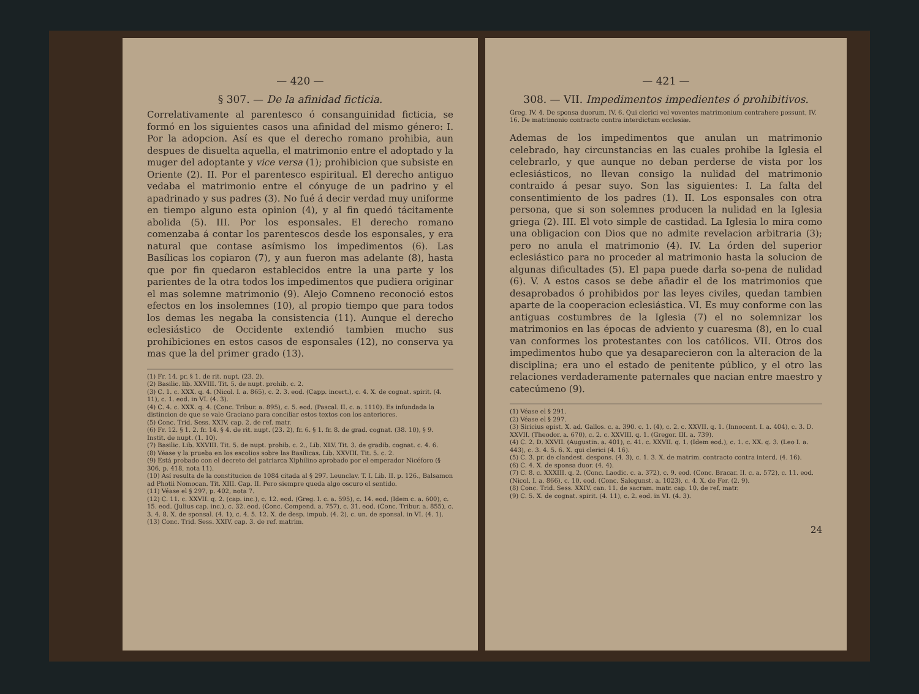— 420 —
§ 307. — De la afinidad ficticia.
Correlativamente al parentesco ó consanguinidad ficticia, se formó en los siguientes casos una afinidad del mismo género: I. Por la adopcion. Así es que el derecho romano prohibia, aun despues de disuelta aquella, el matrimonio entre el adoptado y la muger del adoptante y vice versa (1); prohibicion que subsiste en Oriente (2). II. Por el parentesco espiritual. El derecho antiguo vedaba el matrimonio entre el cónyuge de un padrino y el apadrinado y sus padres (3). No fué á decir verdad muy uniforme en tiempo alguno esta opinion (4), y al fin quedó tácitamente abolida (5). III. Por los esponsales. El derecho romano comenzaba á contar los parentescos desde los esponsales, y era natural que contase asímismo los impedimentos (6). Las Basílicas los copiaron (7), y aun fueron mas adelante (8), hasta que por fin quedaron establecidos entre la una parte y los parientes de la otra todos los impedimentos que pudiera originar el mas solemne matrimonio (9). Alejo Comneno reconoció estos efectos en los insolemnes (10), al propio tiempo que para todos los demas les negaba la consistencia (11). Aunque el derecho eclesiástico de Occidente extendió tambien mucho sus prohibiciones en estos casos de esponsales (12), no conserva ya mas que la del primer grado (13).
(1) Fr. 14. pr. § 1. de rit. nupt. (23. 2).
(2) Basilic. lib. XXVIII. Tit. 5. de nupt. prohib. c. 2.
(3) C. 1. c. XXX. q. 4. (Nicol. I. a. 865), c. 2. 3. eod. (Capp. incert.), c. 4. X. de cognat. spirit. (4. 11), c. 1. eod. in VI. (4. 3).
(4) C. 4. c. XXX. q. 4. (Conc. Tribur. a. 895), c. 5. eod. (Pascal. II. c. a. 1110). Es infundada la distincion de que se vale Graciano para conciliar estos textos con los anteriores.
(5) Conc. Trid. Sess. XXIV. cap. 2. de ref. matr.
(6) Fr. 12. § 1. 2. fr. 14. § 4. de rit. nupt. (23. 2), fr. 6. § 1. fr. 8. de grad. cognat. (38. 10), § 9. Instit. de nupt. (1. 10).
(7) Basilic. Lib. XXVIII. Tit. 5. de nupt. prohib. c. 2., Lib. XLV. Tit. 3. de gradib. cognat. c. 4. 6.
(8) Véase y la prueba en los escolios sobre las Basílicas. Lib. XXVIII. Tit. 5. c. 2.
(9) Está probado con el decreto del patriarca Xiphilino aprobado por el emperador Nicéforo (§ 306, p. 418, nota 11).
(10) Así resulta de la constitucion de 1084 citada al § 297. Leunclav. T. I. Lib. II. p. 126., Balsamon ad Photii Nomocan. Tit. XIII. Cap. II. Pero siempre queda algo oscuro el sentido.
(11) Véase el § 297, p. 402, nota 7.
(12) C. 11. c. XXVII. q. 2. (cap. inc.), c. 12. eod. (Greg. I. c. a. 595), c. 14. eod. (Idem c. a. 600), c. 15. eod. (Julius cap. inc.), c. 32. eod. (Conc. Compend. a. 757), c. 31. eod. (Conc. Tribur. a. 855), c. 3. 4. 8. X. de sponsal. (4. 1), c. 4. 5. 12. X. de desp. impub. (4. 2), c. un. de sponsal. in VI. (4. 1).
(13) Conc. Trid. Sess. XXIV. cap. 3. de ref. matrim.
— 421 —
308. — VII. Impedimentos impedientes ó prohibitivos.
Greg. IV. 4. De sponsa duorum, IV. 6. Qui clerici vel voventes matrimonium contrahere possunt, IV. 16. De matrimonio contracto contra interdictum ecclesiæ.
Ademas de los impedimentos que anulan un matrimonio celebrado, hay circunstancias en las cuales prohibe la Iglesia el celebrarlo, y que aunque no deban perderse de vista por los eclesiásticos, no llevan consigo la nulidad del matrimonio contraido á pesar suyo. Son las siguientes: I. La falta del consentimiento de los padres (1). II. Los esponsales con otra persona, que si son solemnes producen la nulidad en la Iglesia griega (2). III. El voto simple de castidad. La Iglesia lo mira como una obligacion con Dios que no admite revelacion arbitraria (3); pero no anula el matrimonio (4). IV. La órden del superior eclesiástico para no proceder al matrimonio hasta la solucion de algunas dificultades (5). El papa puede darla so-pena de nulidad (6). V. A estos casos se debe añadir el de los matrimonios que desaprobados ó prohibidos por las leyes civiles, quedan tambien aparte de la cooperacion eclesiástica. VI. Es muy conforme con las antiguas costumbres de la Iglesia (7) el no solemnizar los matrimonios en las épocas de adviento y cuaresma (8), en lo cual van conformes los protestantes con los católicos. VII. Otros dos impedimentos hubo que ya desaparecieron con la alteracion de la disciplina; era uno el estado de penitente público, y el otro las relaciones verdaderamente paternales que nacian entre maestro y catecúmeno (9).
(1) Véase el § 291.
(2) Véase el § 297.
(3) Siricius epist. X. ad. Gallos. c. a. 390. c. 1. (4), c. 2. c. XXVII. q. 1. (Innocent. I. a. 404), c. 3. D. XXVII. (Theodor. a. 670), c. 2. c. XXVIII. q. 1. (Gregor. III. a. 739).
(4) C. 2. D. XXVII. (Augustin. a. 401), c. 41. c. XXVII. q. 1. (Idem eod.), c. 1. c. XX. q. 3. (Leo I. a. 443), c. 3. 4. 5. 6. X. qui clerici (4. 16).
(5) C. 3. pr. de clandest. despons. (4. 3), c. 1. 3. X. de matrim. contracto contra interd. (4. 16).
(6) C. 4. X. de sponsa duor. (4. 4).
(7) C. 8. c. XXXIII. q. 2. (Conc. Laodic. c. a. 372), c. 9. eod. (Conc. Bracar. II. c. a. 572), c. 11. eod. (Nicol. I. a. 866), c. 10. eod. (Conc. Salegunst. a. 1023), c. 4. X. de Fer. (2. 9).
(8) Conc. Trid. Sess. XXIV. can. 11. de sacram. matr. cap. 10. de ref. matr.
(9) C. 5. X. de cognat. spirit. (4. 11), c. 2. eod. in VI. (4. 3).
24